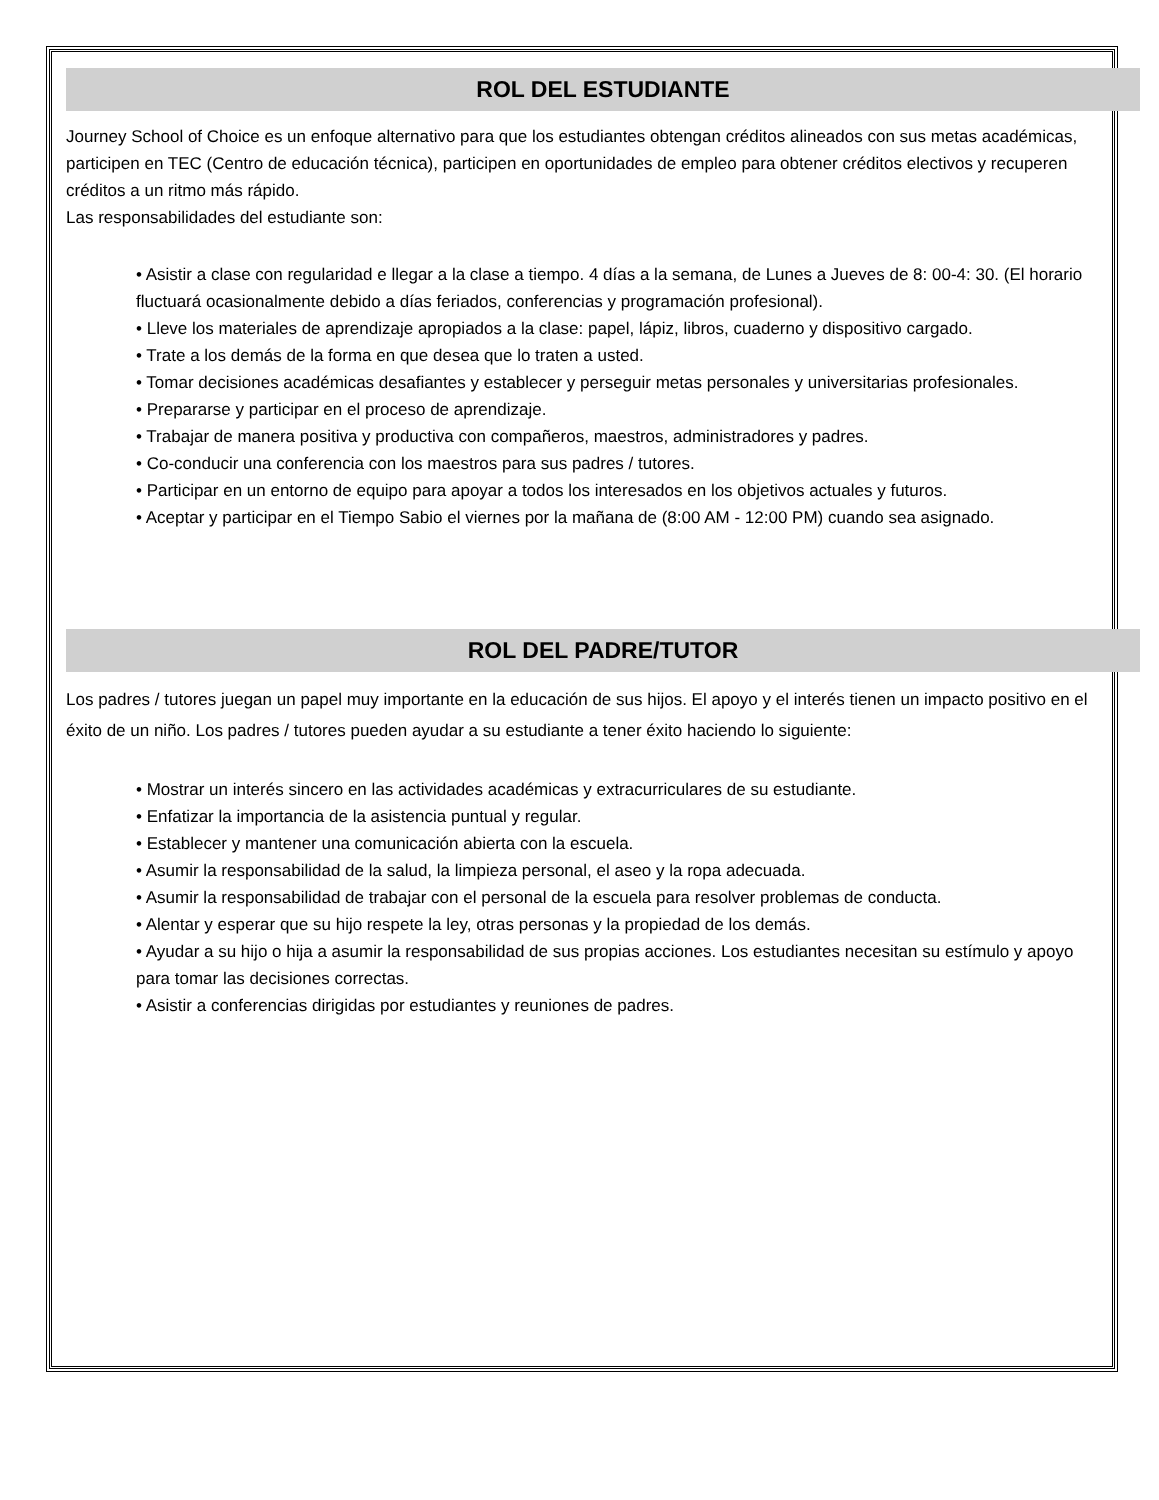ROL DEL ESTUDIANTE
Journey School of Choice es un enfoque alternativo para que los estudiantes obtengan créditos alineados con sus metas académicas, participen en TEC (Centro de educación técnica), participen en oportunidades de empleo para obtener créditos electivos y recuperen créditos a un ritmo más rápido.
Las responsabilidades del estudiante son:
• Asistir a clase con regularidad e llegar a la clase a tiempo. 4 días a la semana, de Lunes a Jueves de 8: 00-4: 30. (El horario fluctuará ocasionalmente debido a días feriados, conferencias y programación profesional).
• Lleve los materiales de aprendizaje apropiados a la clase: papel, lápiz, libros, cuaderno y dispositivo cargado.
• Trate a los demás de la forma en que desea que lo traten a usted.
• Tomar decisiones académicas desafiantes y establecer y perseguir metas personales y universitarias profesionales.
• Prepararse y participar en el proceso de aprendizaje.
• Trabajar de manera positiva y productiva con compañeros, maestros, administradores y padres.
• Co-conducir una conferencia con los maestros para sus padres / tutores.
• Participar en un entorno de equipo para apoyar a todos los interesados en los objetivos actuales y futuros.
• Aceptar y participar en el Tiempo Sabio el viernes por la mañana de (8:00 AM - 12:00 PM) cuando sea asignado.
ROL DEL PADRE/TUTOR
Los padres / tutores juegan un papel muy importante en la educación de sus hijos. El apoyo y el interés tienen un impacto positivo en el éxito de un niño. Los padres / tutores pueden ayudar a su estudiante a tener éxito haciendo lo siguiente:
• Mostrar un interés sincero en las actividades académicas y extracurriculares de su estudiante.
• Enfatizar la importancia de la asistencia puntual y regular.
• Establecer y mantener una comunicación abierta con la escuela.
• Asumir la responsabilidad de la salud, la limpieza personal, el aseo y la ropa adecuada.
• Asumir la responsabilidad de trabajar con el personal de la escuela para resolver problemas de conducta.
• Alentar y esperar que su hijo respete la ley, otras personas y la propiedad de los demás.
• Ayudar a su hijo o hija a asumir la responsabilidad de sus propias acciones. Los estudiantes necesitan su estímulo y apoyo para tomar las decisiones correctas.
• Asistir a conferencias dirigidas por estudiantes y reuniones de padres.